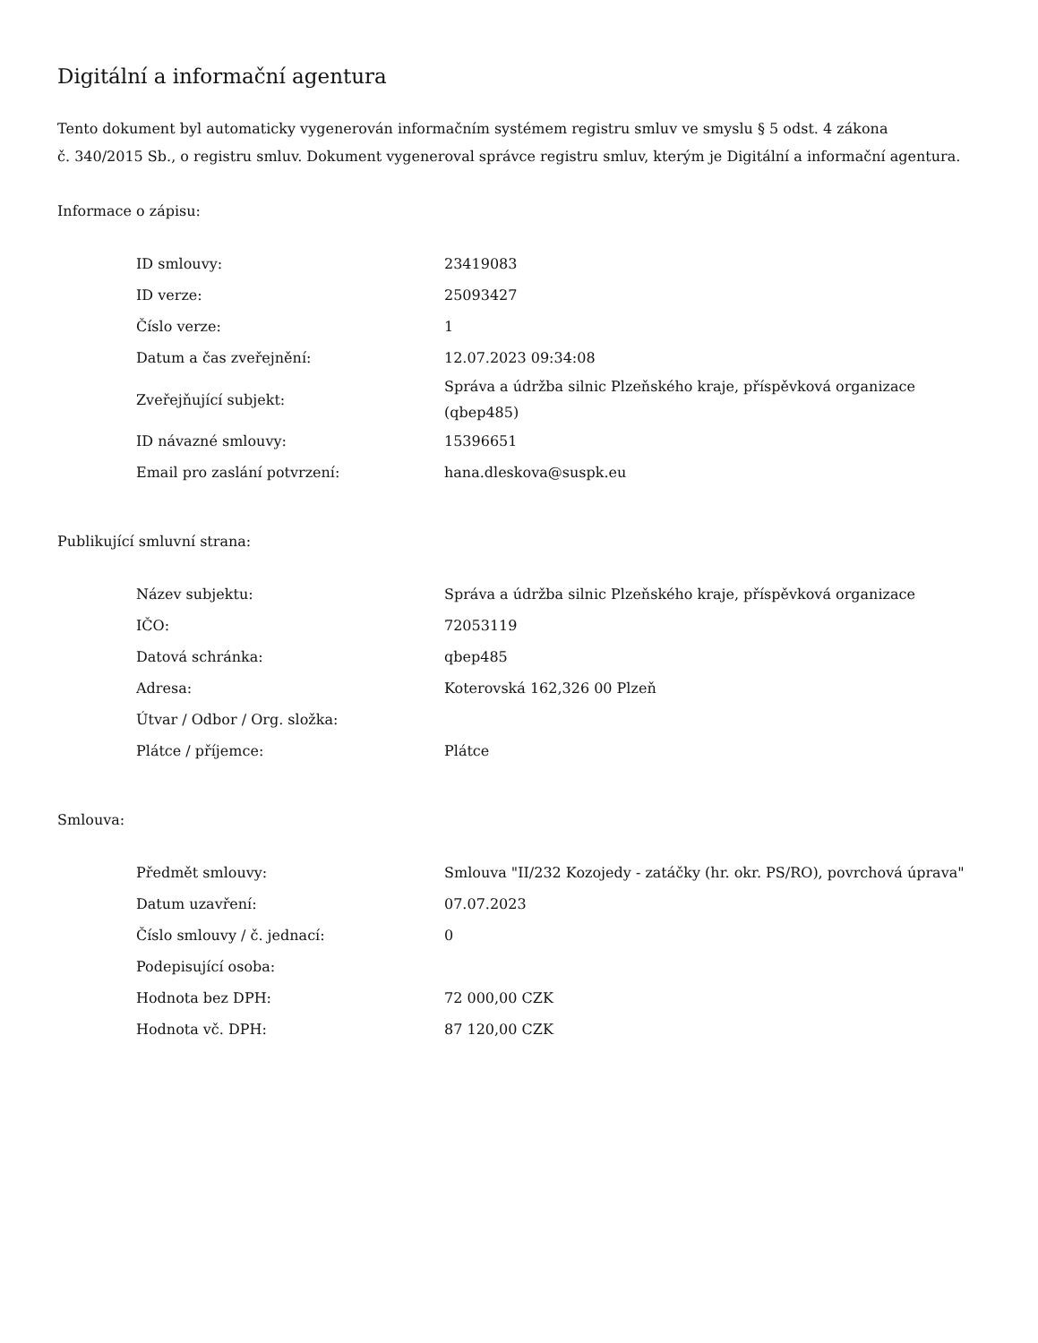Digitální a informační agentura
Tento dokument byl automaticky vygenerován informačním systémem registru smluv ve smyslu § 5 odst. 4 zákona
č. 340/2015 Sb., o registru smluv. Dokument vygeneroval správce registru smluv, kterým je Digitální a informační agentura.
Informace o zápisu:
| ID smlouvy: | 23419083 |
| ID verze: | 25093427 |
| Číslo verze: | 1 |
| Datum a čas zveřejnění: | 12.07.2023 09:34:08 |
| Zveřejňující subjekt: | Správa a údržba silnic Plzeňského kraje, příspěvková organizace (qbep485) |
| ID návazné smlouvy: | 15396651 |
| Email pro zaslání potvrzení: | hana.dleskova@suspk.eu |
Publikující smluvní strana:
| Název subjektu: | Správa a údržba silnic Plzeňského kraje, příspěvková organizace |
| IČO: | 72053119 |
| Datová schránka: | qbep485 |
| Adresa: | Koterovská 162,326 00 Plzeň |
| Útvar / Odbor / Org. složka: | |
| Plátce / příjemce: | Plátce |
Smlouva:
| Předmět smlouvy: | Smlouva "II/232 Kozojedy - zatáčky (hr. okr. PS/RO), povrchová úprava" |
| Datum uzavření: | 07.07.2023 |
| Číslo smlouvy / č. jednací: | 0 |
| Podepisující osoba: | |
| Hodnota bez DPH: | 72 000,00 CZK |
| Hodnota vč. DPH: | 87 120,00 CZK |